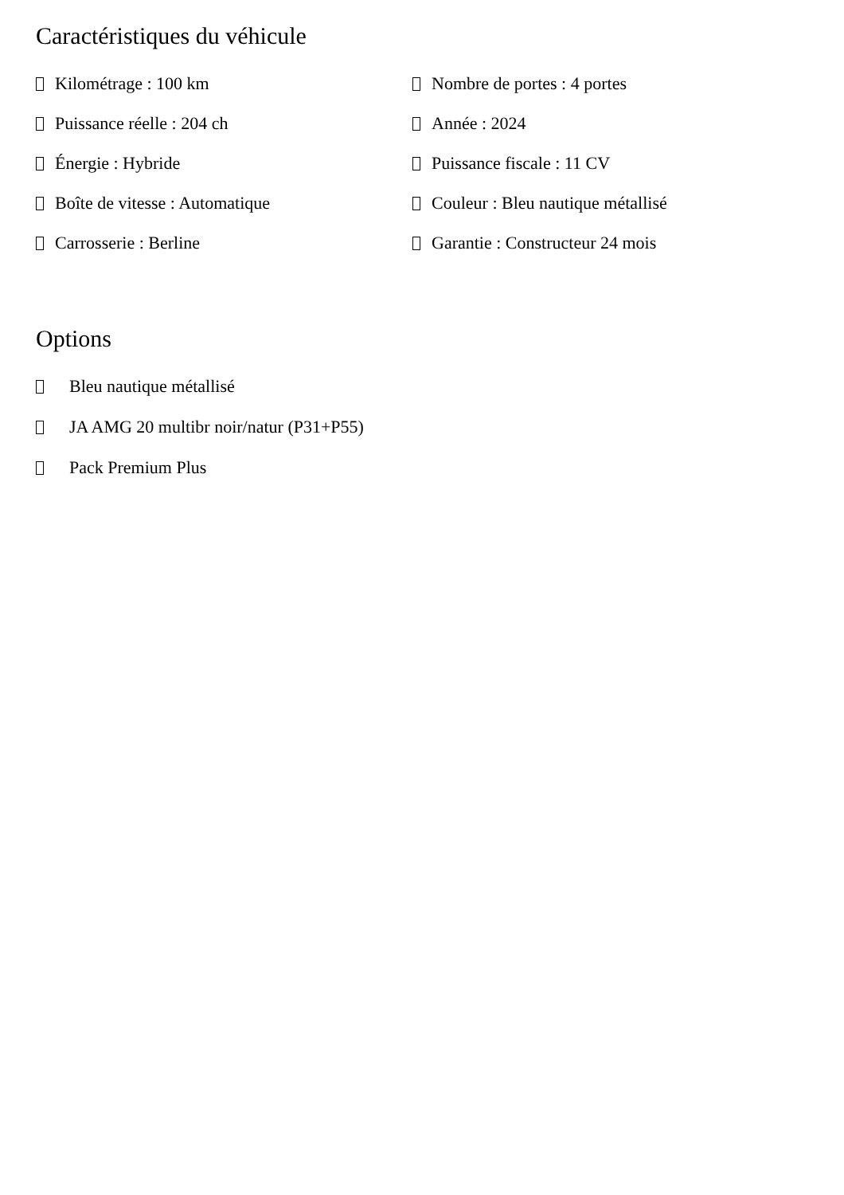Caractéristiques du véhicule
Kilométrage : 100 km
Nombre de portes : 4 portes
Puissance réelle : 204 ch
Année : 2024
Énergie : Hybride
Puissance fiscale : 11 CV
Boîte de vitesse : Automatique
Couleur : Bleu nautique métallisé
Carrosserie : Berline
Garantie : Constructeur 24 mois
Options
Bleu nautique métallisé
JA AMG 20 multibr noir/natur (P31+P55)
Pack Premium Plus